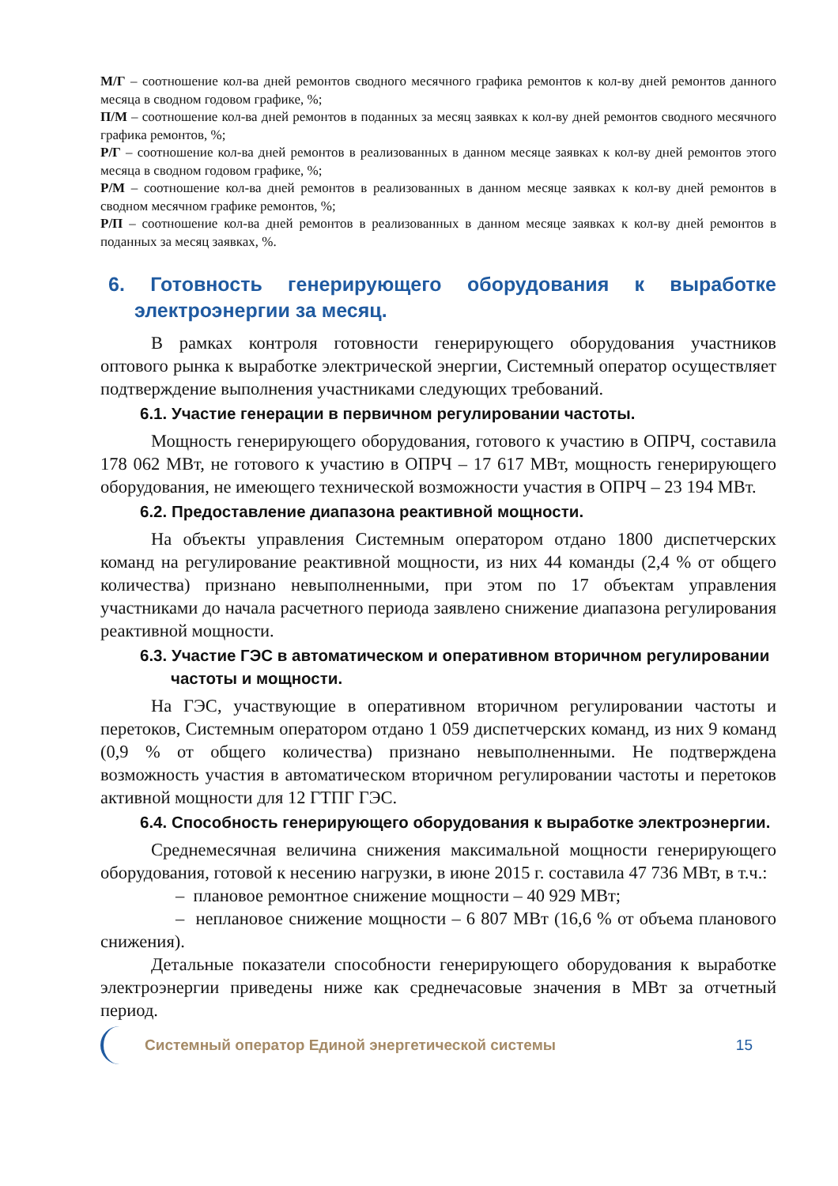М/Г – соотношение кол-ва дней ремонтов сводного месячного графика ремонтов к кол-ву дней ремонтов данного месяца в сводном годовом графике, %;
П/М – соотношение кол-ва дней ремонтов в поданных за месяц заявках к кол-ву дней ремонтов сводного месячного графика ремонтов, %;
Р/Г – соотношение кол-ва дней ремонтов в реализованных в данном месяце заявках к кол-ву дней ремонтов этого месяца в сводном годовом графике, %;
Р/М – соотношение кол-ва дней ремонтов в реализованных в данном месяце заявках к кол-ву дней ремонтов в сводном месячном графике ремонтов, %;
Р/П – соотношение кол-ва дней ремонтов в реализованных в данном месяце заявках к кол-ву дней ремонтов в поданных за месяц заявках, %.
6. Готовность генерирующего оборудования к выработке электроэнергии за месяц.
В рамках контроля готовности генерирующего оборудования участников оптового рынка к выработке электрической энергии, Системный оператор осуществляет подтверждение выполнения участниками следующих требований.
6.1. Участие генерации в первичном регулировании частоты.
Мощность генерирующего оборудования, готового к участию в ОПРЧ, составила 178 062 МВт, не готового к участию в ОПРЧ – 17 617 МВт, мощность генерирующего оборудования, не имеющего технической возможности участия в ОПРЧ – 23 194 МВт.
6.2. Предоставление диапазона реактивной мощности.
На объекты управления Системным оператором отдано 1800 диспетчерских команд на регулирование реактивной мощности, из них 44 команды (2,4 % от общего количества) признано невыполненными, при этом по 17 объектам управления участниками до начала расчетного периода заявлено снижение диапазона регулирования реактивной мощности.
6.3. Участие ГЭС в автоматическом и оперативном вторичном регулировании частоты и мощности.
На ГЭС, участвующие в оперативном вторичном регулировании частоты и перетоков, Системным оператором отдано 1 059 диспетчерских команд, из них 9 команд (0,9 % от общего количества) признано невыполненными. Не подтверждена возможность участия в автоматическом вторичном регулировании частоты и перетоков активной мощности для 12 ГТПГ ГЭС.
6.4. Способность генерирующего оборудования к выработке электроэнергии.
Среднемесячная величина снижения максимальной мощности генерирующего оборудования, готовой к несению нагрузки, в июне 2015 г. составила 47 736 МВт, в т.ч.:
– плановое ремонтное снижение мощности – 40 929 МВт;
– неплановое снижение мощности – 6 807 МВт (16,6 % от объема планового снижения).
Детальные показатели способности генерирующего оборудования к выработке электроэнергии приведены ниже как среднечасовые значения в МВт за отчетный период.
Системный оператор Единой энергетической системы 15